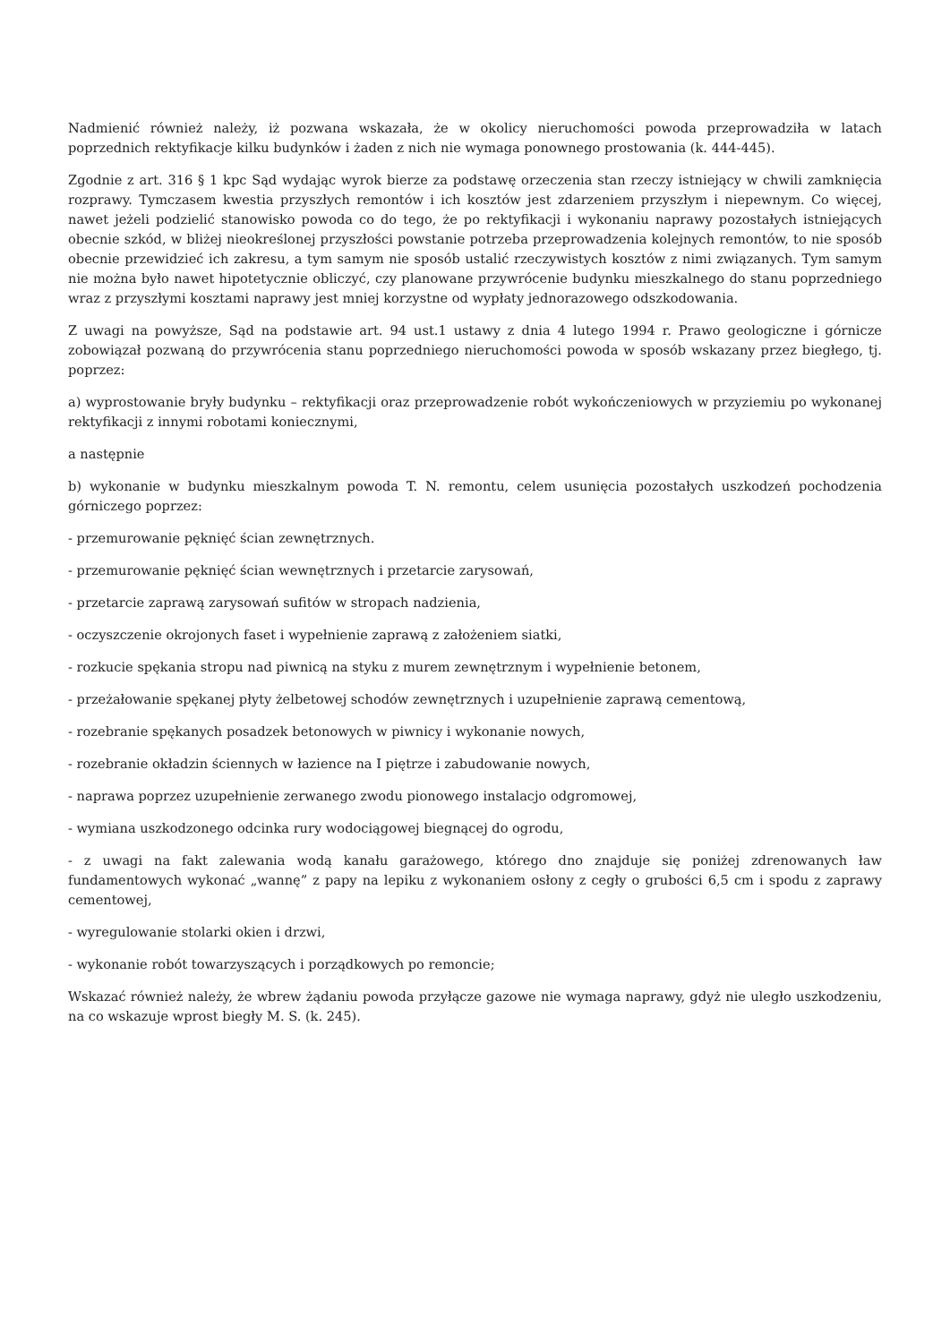Nadmienić również należy, iż pozwana wskazała, że w okolicy nieruchomości powoda przeprowadziła w latach poprzednich rektyfikacje kilku budynków i żaden z nich nie wymaga ponownego prostowania (k. 444-445).
Zgodnie z art. 316 § 1 kpc Sąd wydając wyrok bierze za podstawę orzeczenia stan rzeczy istniejący w chwili zamknięcia rozprawy. Tymczasem kwestia przyszłych remontów i ich kosztów jest zdarzeniem przyszłym i niepewnym. Co więcej, nawet jeżeli podzielić stanowisko powoda co do tego, że po rektyfikacji i wykonaniu naprawy pozostałych istniejących obecnie szkód, w bliżej nieokreślonej przyszłości powstanie potrzeba przeprowadzenia kolejnych remontów, to nie sposób obecnie przewidzieć ich zakresu, a tym samym nie sposób ustalić rzeczywistych kosztów z nimi związanych. Tym samym nie można było nawet hipotetycznie obliczyć, czy planowane przywrócenie budynku mieszkalnego do stanu poprzedniego wraz z przyszłymi kosztami naprawy jest mniej korzystne od wypłaty jednorazowego odszkodowania.
Z uwagi na powyższe, Sąd na podstawie art. 94 ust.1 ustawy z dnia 4 lutego 1994 r. Prawo geologiczne i górnicze zobowiązał pozwaną do przywrócenia stanu poprzedniego nieruchomości powoda w sposób wskazany przez biegłego, tj. poprzez:
a) wyprostowanie bryły budynku – rektyfikacji oraz przeprowadzenie robót wykończeniowych w przyziemiu po wykonanej rektyfikacji z innymi robotami koniecznymi,
a następnie
b) wykonanie w budynku mieszkalnym powoda T. N. remontu, celem usunięcia pozostałych uszkodzeń pochodzenia górniczego poprzez:
- przemurowanie pęknięć ścian zewnętrznych.
- przemurowanie pęknięć ścian wewnętrznych i przetarcie zarysowań,
- przetarcie zaprawą zarysowań sufitów w stropach nadzienia,
- oczyszczenie okrojonych faset i wypełnienie zaprawą z założeniem siatki,
- rozkucie spękania stropu nad piwnicą na styku z murem zewnętrznym i wypełnienie betonem,
- przeżałowanie spękanej płyty żelbetowej schodów zewnętrznych i uzupełnienie zaprawą cementową,
- rozebranie spękanych posadzek betonowych w piwnicy i wykonanie nowych,
- rozebranie okładzin ściennych w łazience na I piętrze i zabudowanie nowych,
- naprawa poprzez uzupełnienie zerwanego zwodu pionowego instalacjo odgromowej,
- wymiana uszkodzonego odcinka rury wodociągowej biegnącej do ogrodu,
- z uwagi na fakt zalewania wodą kanału garażowego, którego dno znajduje się poniżej zdrenowanych ław fundamentowych wykonać „wannę” z papy na lepiku z wykonaniem osłony z cegły o grubości 6,5 cm i spodu z zaprawy cementowej,
- wyregulowanie stolarki okien i drzwi,
- wykonanie robót towarzyszących i porządkowych po remoncie;
Wskazać również należy, że wbrew żądaniu powoda przyłącze gazowe nie wymaga naprawy, gdyż nie uległo uszkodzeniu, na co wskazuje wprost biegły M. S. (k. 245).